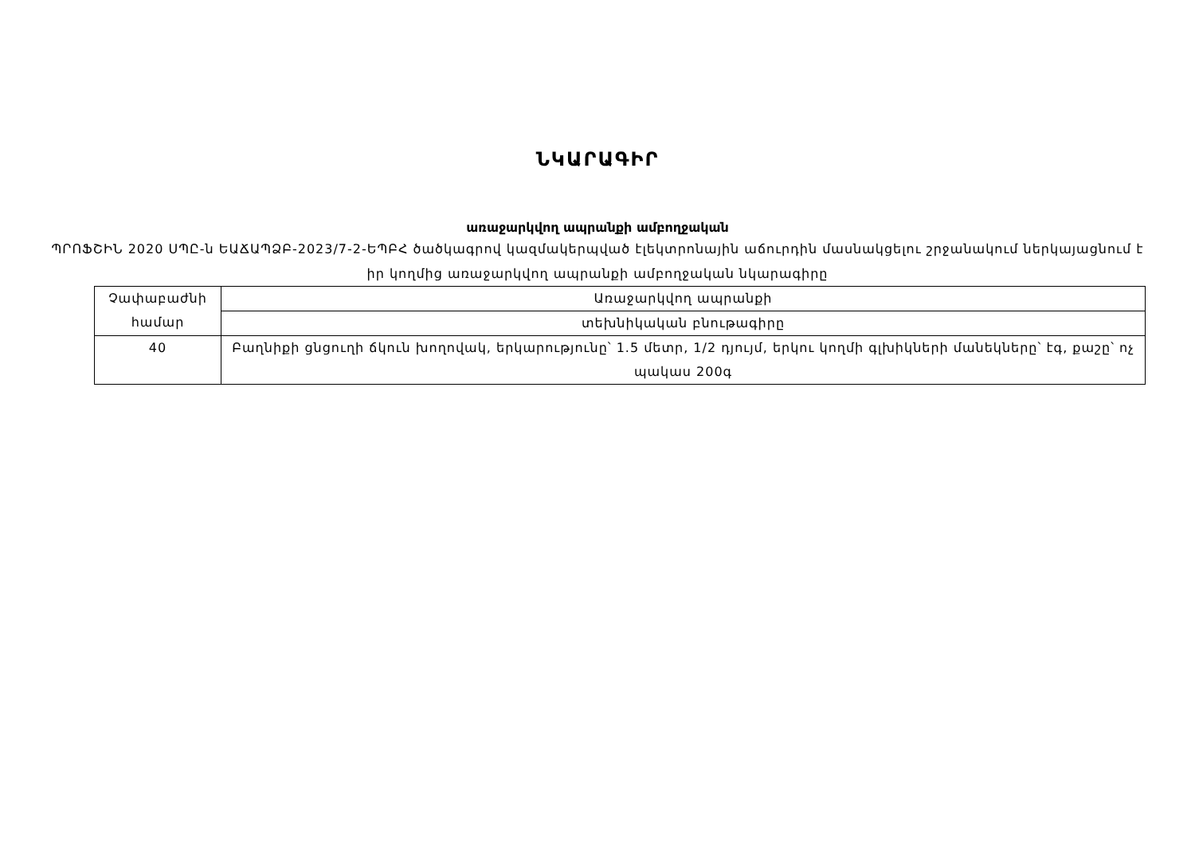ՆԿԱՐԱԳԻՐ
առաջարկվող ապրանքի ամբողջական
ՊՐՈՖՇԻՆ 2020 ՍՊԸ-ն ԵԱՃԱՊՁԲ-2023/7-2-ԵՊԲՀ ծածկագրով կազմակերպված էլեկտրոնային աճուրդին մասնակցելու շրջանակում ներկայացնում է իր կողմից առաջարկվող ապրանքի ամբողջական նկարագիրը
| Չափաբաժնի համար | Առաջարկվող ապրանքի |
| | տեխնիկական բնութագիրը |
| 40 | Բաղնիքի ցնցուղի ճկուն խողովակ, երկարությունը՝ 1.5 մետր, 1/2 դյույմ, երկու կողմի գլխիկների մանեկները՝ էգ, քաշը՝ ոչ պակաս 200գ |